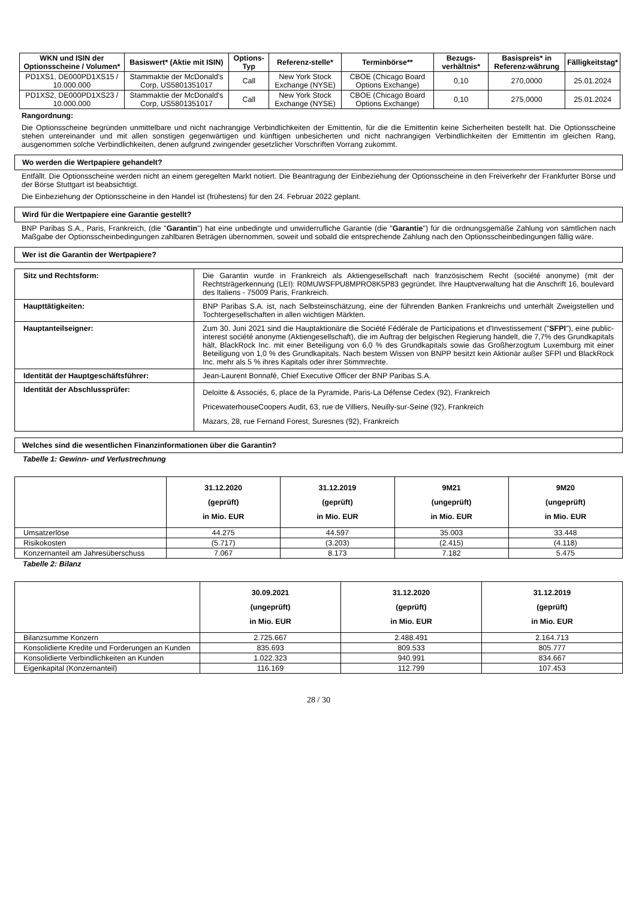| WKN und ISIN der Optionsscheine / Volumen* | Basiswert* (Aktie mit ISIN) | Options-Typ | Referenz-stelle* | Terminbörse** | Bezugs-verhältnis* | Basispreis* in Referenz-währung | Fälligkeitstag* |
| --- | --- | --- | --- | --- | --- | --- | --- |
| PD1XS1, DE000PD1XS15 / 10.000.000 | Stammaktie der McDonald's Corp, US5801351017 | Call | New York Stock Exchange (NYSE) | CBOE (Chicago Board Options Exchange) | 0,10 | 270,0000 | 25.01.2024 |
| PD1XS2, DE000PD1XS23 / 10.000.000 | Stammaktie der McDonald's Corp, US5801351017 | Call | New York Stock Exchange (NYSE) | CBOE (Chicago Board Options Exchange) | 0,10 | 275,0000 | 25.01.2024 |
Rangordnung:
Die Optionsscheine begründen unmittelbare und nicht nachrangige Verbindlichkeiten der Emittentin, für die die Emittentin keine Sicherheiten bestellt hat. Die Optionsscheine stehen untereinander und mit allen sonstigen gegenwärtigen und künftigen unbesicherten und nicht nachrangigen Verbindlichkeiten der Emittentin im gleichen Rang, ausgenommen solche Verbindlichkeiten, denen aufgrund zwingender gesetzlicher Vorschriften Vorrang zukommt.
Wo werden die Wertpapiere gehandelt?
Entfällt. Die Optionsscheine werden nicht an einem geregelten Markt notiert. Die Beantragung der Einbeziehung der Optionsscheine in den Freiverkehr der Frankfurter Börse und der Börse Stuttgart ist beabsichtigt.
Die Einbeziehung der Optionsscheine in den Handel ist (frühestens) für den 24. Februar 2022 geplant.
Wird für die Wertpapiere eine Garantie gestellt?
BNP Paribas S.A., Paris, Frankreich, (die "Garantin") hat eine unbedingte und unwiderrufliche Garantie (die "Garantie") für die ordnungsgemäße Zahlung von sämtlichen nach Maßgabe der Optionsscheinbedingungen zahlbaren Beträgen übernommen, soweit und sobald die entsprechende Zahlung nach den Optionsscheinbedingungen fällig wäre.
Wer ist die Garantin der Wertpapiere?
| Sitz und Rechtsform: | Die Garantin wurde in Frankreich als Aktiengesellschaft nach französischem Recht (société anonyme) (mit der Rechtsträgerkennung (LEI): R0MUWSFPU8MPRO8K5P83 gegründet. Ihre Hauptverwaltung hat die Anschrift 16, boulevard des Italiens - 75009 Paris, Frankreich. |
| Haupttätigkeiten: | BNP Paribas S.A. ist, nach Selbsteinschätzung, eine der führenden Banken Frankreichs und unterhält Zweigstellen und Tochtergesellschaften in allen wichtigen Märkten. |
| Hauptanteilseigner: | Zum 30. Juni 2021 sind die Hauptaktionäre die Société Fédérale de Participations et d'Investissement (" SFPI "), eine public-interest société anonyme (Aktiengesellschaft), die im Auftrag der belgischen Regierung handelt, die 7,7% des Grundkapitals hält, BlackRock Inc. mit einer Beteiligung von 6,0 % des Grundkapitals sowie das Großherzogtum Luxemburg mit einer Beteiligung von 1,0 % des Grundkapitals. Nach bestem Wissen von BNPP besitzt kein Aktionär außer SFPI und BlackRock Inc. mehr als 5 % ihres Kapitals oder ihrer Stimmrechte. |
| Identität der Hauptgeschäftsführer: | Jean-Laurent Bonnafé, Chief Executive Officer der BNP Paribas S.A. |
| Identität der Abschlussprüfer: | Deloitte & Associés, 6, place de la Pyramide, Paris-La Défense Cedex (92), Frankreich PricewaterhouseCoopers Audit, 63, rue de Villiers, Neuilly-sur-Seine (92), Frankreich Mazars, 28, rue Fernand Forest, Suresnes (92), Frankreich |
Welches sind die wesentlichen Finanzinformationen über die Garantin?
Tabelle 1: Gewinn- und Verlustrechnung
| | 31.12.2020 (geprüft) in Mio. EUR | 31.12.2019 (geprüft) in Mio. EUR | 9M21 (ungeprüft) in Mio. EUR | 9M20 (ungeprüft) in Mio. EUR |
| --- | --- | --- | --- | --- |
| Umsatzerlöse | 44.275 | 44.597 | 35.003 | 33.448 |
| Risikokosten | (5.717) | (3.203) | (2.415) | (4.118) |
| Konzernanteil am Jahresüberschuss | 7.067 | 8.173 | 7.182 | 5.475 |
Tabelle 2: Bilanz
| | 30.09.2021 (ungeprüft) in Mio. EUR | 31.12.2020 (geprüft) in Mio. EUR | 31.12.2019 (geprüft) in Mio. EUR |
| --- | --- | --- | --- |
| Bilanzsumme Konzern | 2.725.667 | 2.488.491 | 2.164.713 |
| Konsolidierte Kredite und Forderungen an Kunden | 835.693 | 809.533 | 805.777 |
| Konsolidierte Verbindlichkeiten an Kunden | 1.022.323 | 940.991 | 834.667 |
| Eigenkapital (Konzernanteil) | 116.169 | 112.799 | 107.453 |
28 / 30